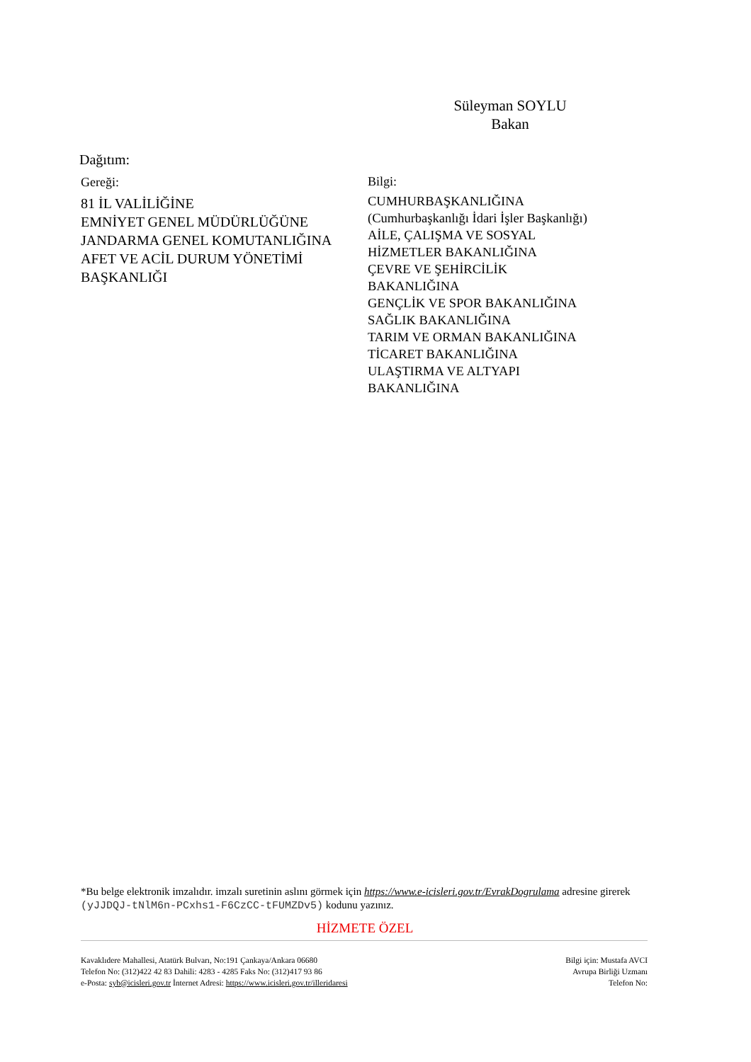Süleyman SOYLU
Bakan
Dağıtım:
Gereği:
81 İL VALİLİĞİNE
EMNİYET GENEL MÜDÜRLÜĞÜNE
JANDARMA GENEL KOMUTANLIĞINA
AFET VE ACİL DURUM YÖNETİMİ
BAŞKANLIĞI
Bilgi:
CUMHURBAŞKANLIĞINA
(Cumhurbaşkanlığı İdari İşler Başkanlığı)
AİLE, ÇALIŞMA VE SOSYAL
HİZMETLER BAKANLIĞINA
ÇEVRE VE ŞEHİRCİLİK
BAKANLIĞINA
GENÇLİK VE SPOR BAKANLIĞINA
SAĞLIK BAKANLIĞINA
TARIM VE ORMAN BAKANLIĞINA
TİCARET BAKANLIĞINA
ULAŞTIRMA VE ALTYAPI
BAKANLIĞINA
*Bu belge elektronik imzalıdır. imzalı suretinin aslını görmek için https://www.e-icisleri.gov.tr/EvrakDogrulama adresine girerek (yJJDQJ-tNlM6n-PCxhs1-F6CzCC-tFUMZDv5) kodunu yazınız.
HİZMETE ÖZEL
Kavaklıdere Mahallesi, Atatürk Bulvarı, No:191 Çankaya/Ankara 06680
Telefon No: (312)422 42 83 Dahili: 4283 - 4285 Faks No: (312)417 93 86
e-Posta: syb@icisleri.gov.tr İnternet Adresi: https://www.icisleri.gov.tr/illeridaresi
Bilgi için: Mustafa AVCI
Avrupa Birliği Uzmanı
Telefon No: